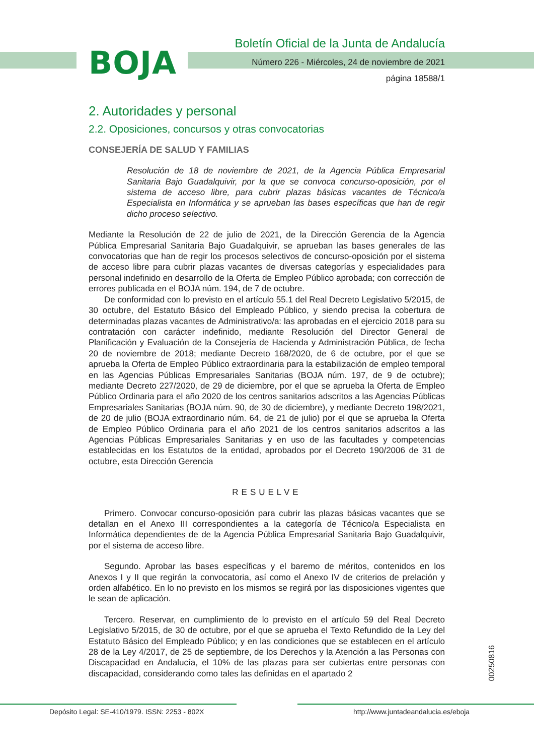BOJA
Boletín Oficial de la Junta de Andalucía
Número 226 - Miércoles, 24 de noviembre de 2021
página 18588/1
2. Autoridades y personal
2.2. Oposiciones, concursos y otras convocatorias
CONSEJERÍA DE SALUD Y FAMILIAS
Resolución de 18 de noviembre de 2021, de la Agencia Pública Empresarial Sanitaria Bajo Guadalquivir, por la que se convoca concurso-oposición, por el sistema de acceso libre, para cubrir plazas básicas vacantes de Técnico/a Especialista en Informática y se aprueban las bases específicas que han de regir dicho proceso selectivo.
Mediante la Resolución de 22 de julio de 2021, de la Dirección Gerencia de la Agencia Pública Empresarial Sanitaria Bajo Guadalquivir, se aprueban las bases generales de las convocatorias que han de regir los procesos selectivos de concurso-oposición por el sistema de acceso libre para cubrir plazas vacantes de diversas categorías y especialidades para personal indefinido en desarrollo de la Oferta de Empleo Público aprobada; con corrección de errores publicada en el BOJA núm. 194, de 7 de octubre.
De conformidad con lo previsto en el artículo 55.1 del Real Decreto Legislativo 5/2015, de 30 octubre, del Estatuto Básico del Empleado Público, y siendo precisa la cobertura de determinadas plazas vacantes de Administrativo/a: las aprobadas en el ejercicio 2018 para su contratación con carácter indefinido, mediante Resolución del Director General de Planificación y Evaluación de la Consejería de Hacienda y Administración Pública, de fecha 20 de noviembre de 2018; mediante Decreto 168/2020, de 6 de octubre, por el que se aprueba la Oferta de Empleo Público extraordinaria para la estabilización de empleo temporal en las Agencias Públicas Empresariales Sanitarias (BOJA núm. 197, de 9 de octubre); mediante Decreto 227/2020, de 29 de diciembre, por el que se aprueba la Oferta de Empleo Público Ordinaria para el año 2020 de los centros sanitarios adscritos a las Agencias Públicas Empresariales Sanitarias (BOJA núm. 90, de 30 de diciembre), y mediante Decreto 198/2021, de 20 de julio (BOJA extraordinario núm. 64, de 21 de julio) por el que se aprueba la Oferta de Empleo Público Ordinaria para el año 2021 de los centros sanitarios adscritos a las Agencias Públicas Empresariales Sanitarias y en uso de las facultades y competencias establecidas en los Estatutos de la entidad, aprobados por el Decreto 190/2006 de 31 de octubre, esta Dirección Gerencia
RESUELVE
Primero. Convocar concurso-oposición para cubrir las plazas básicas vacantes que se detallan en el Anexo III correspondientes a la categoría de Técnico/a Especialista en Informática dependientes de de la Agencia Pública Empresarial Sanitaria Bajo Guadalquivir, por el sistema de acceso libre.
Segundo. Aprobar las bases específicas y el baremo de méritos, contenidos en los Anexos I y II que regirán la convocatoria, así como el Anexo IV de criterios de prelación y orden alfabético. En lo no previsto en los mismos se regirá por las disposiciones vigentes que le sean de aplicación.
Tercero. Reservar, en cumplimiento de lo previsto en el artículo 59 del Real Decreto Legislativo 5/2015, de 30 de octubre, por el que se aprueba el Texto Refundido de la Ley del Estatuto Básico del Empleado Público; y en las condiciones que se establecen en el artículo 28 de la Ley 4/2017, de 25 de septiembre, de los Derechos y la Atención a las Personas con Discapacidad en Andalucía, el 10% de las plazas para ser cubiertas entre personas con discapacidad, considerando como tales las definidas en el apartado 2
00250816
Depósito Legal: SE-410/1979. ISSN: 2253 - 802X
http://www.juntadeandalucia.es/eboja